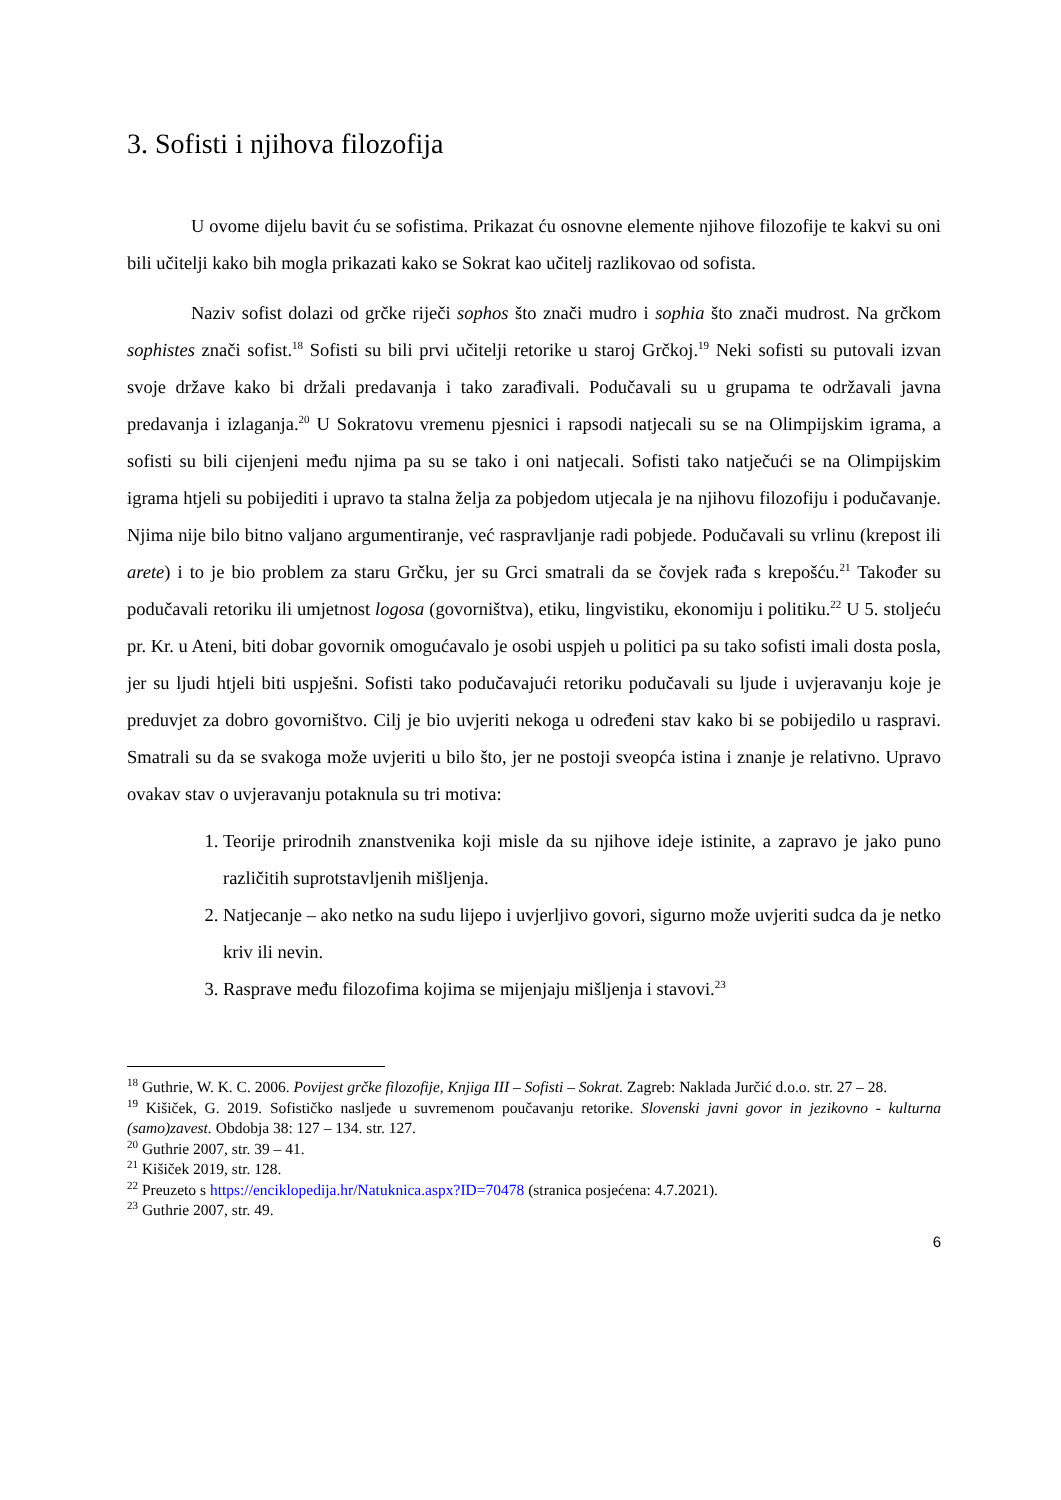3. Sofisti i njihova filozofija
U ovome dijelu bavit ću se sofistima. Prikazat ću osnovne elemente njihove filozofije te kakvi su oni bili učitelji kako bih mogla prikazati kako se Sokrat kao učitelj razlikovao od sofista.
Naziv sofist dolazi od grčke riječi sophos što znači mudro i sophia što znači mudrost. Na grčkom sophistes znači sofist.<sup>18</sup> Sofisti su bili prvi učitelji retorike u staroj Grčkoj.<sup>19</sup> Neki sofisti su putovali izvan svoje države kako bi držali predavanja i tako zarađivali. Podučavali su u grupama te održavali javna predavanja i izlaganja.<sup>20</sup> U Sokratovu vremenu pjesnici i rapsodi natjecali su se na Olimpijskim igrama, a sofisti su bili cijenjeni među njima pa su se tako i oni natjecali. Sofisti tako natječući se na Olimpijskim igrama htjeli su pobijediti i upravo ta stalna želja za pobjedom utjecala je na njihovu filozofiju i podučavanje. Njima nije bilo bitno valjano argumentiranje, već raspravljanje radi pobjede. Podučavali su vrlinu (krepost ili arete) i to je bio problem za staru Grčku, jer su Grci smatrali da se čovjek rađa s krepošću.<sup>21</sup> Također su podučavali retoriku ili umjetnost logosa (govorništva), etiku, lingvistiku, ekonomiju i politiku.<sup>22</sup> U 5. stoljeću pr. Kr. u Ateni, biti dobar govornik omogućavalo je osobi uspjeh u politici pa su tako sofisti imali dosta posla, jer su ljudi htjeli biti uspješni. Sofisti tako podučavajući retoriku podučavali su ljude i uvjeravanju koje je preduvjet za dobro govorništvo. Cilj je bio uvjeriti nekoga u određeni stav kako bi se pobijedilo u raspravi. Smatrali su da se svakoga može uvjeriti u bilo što, jer ne postoji sveopća istina i znanje je relativno. Upravo ovakav stav o uvjeravanju potaknula su tri motiva:
1. Teorije prirodnih znanstvenika koji misle da su njihove ideje istinite, a zapravo je jako puno različitih suprotstavljenih mišljenja.
2. Natjecanje – ako netko na sudu lijepo i uvjerljivo govori, sigurno može uvjeriti sudca da je netko kriv ili nevin.
3. Rasprave među filozofima kojima se mijenjaju mišljenja i stavovi.<sup>23</sup>
<sup>18</sup> Guthrie, W. K. C. 2006. Povijest grčke filozofije, Knjiga III – Sofisti – Sokrat. Zagreb: Naklada Jurčić d.o.o. str. 27 – 28.
<sup>19</sup> Kišiček, G. 2019. Sofističko nasljeđe u suvremenom poučavanju retorike. Slovenski javni govor in jezikovno - kulturna (samo)zavest. Obdobja 38: 127 – 134. str. 127.
<sup>20</sup> Guthrie 2007, str. 39 – 41.
<sup>21</sup> Kišiček 2019, str. 128.
<sup>22</sup> Preuzeto s https://enciklopedija.hr/Natuknica.aspx?ID=70478 (stranica posjećena: 4.7.2021).
<sup>23</sup> Guthrie 2007, str. 49.
6